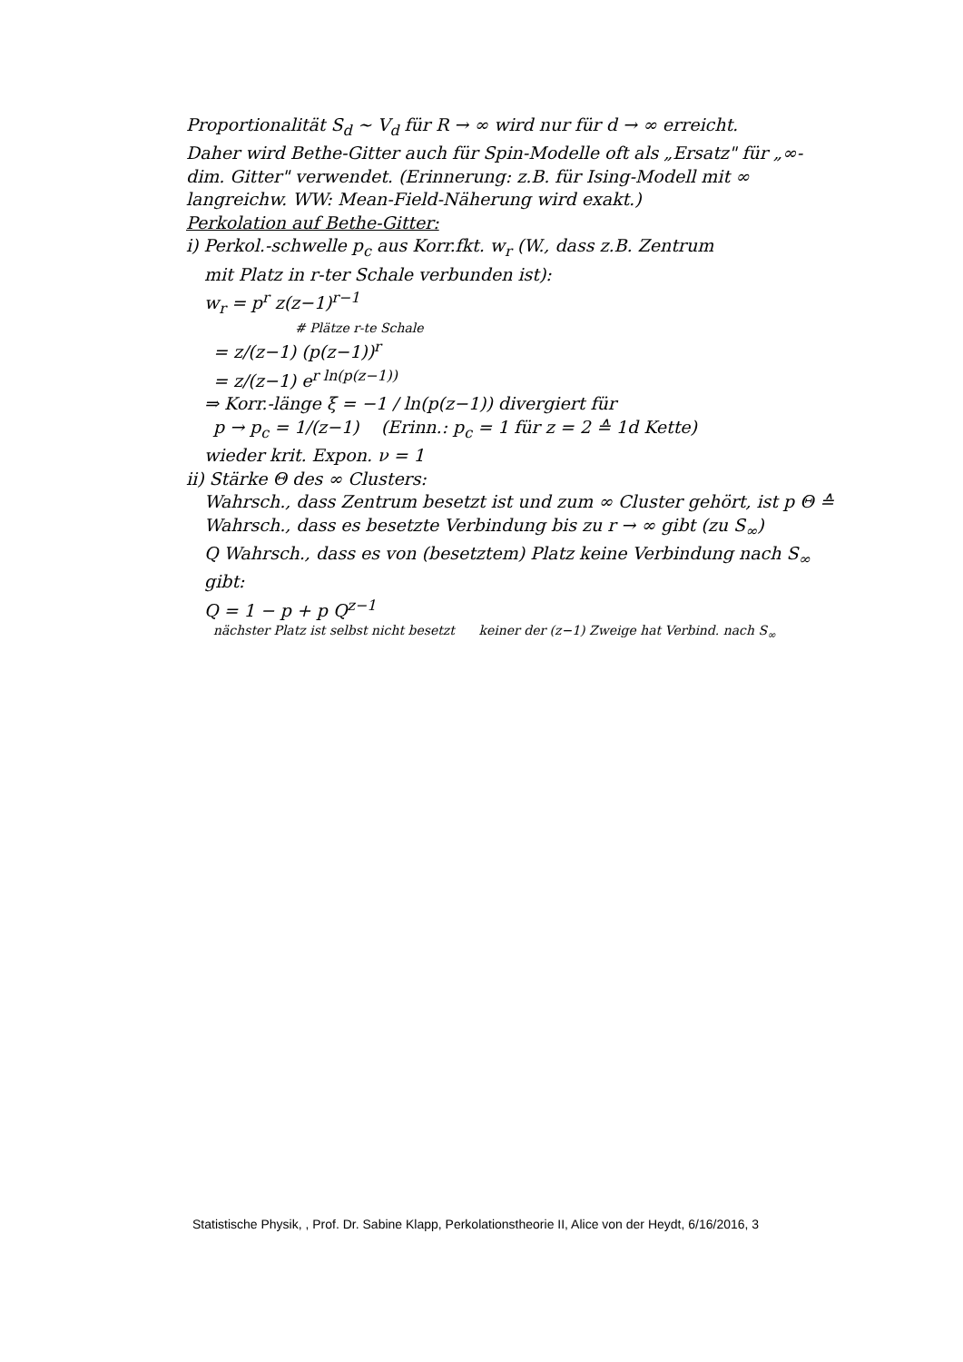Proportionalität S<sub>d</sub> ~ V<sub>d</sub> für R → ∞ wird nur für d → ∞ erreicht.
Daher wird Bethe-Gitter auch für Spin-Modelle oft als „Ersatz" für „∞-dim. Gitter" verwendet. (Erinnerung: z.B. für Ising-Modell mit ∞ langreichw. WW: Mean-Field-Näherung wird exakt.)
Perkolation auf Bethe-Gitter:
i) Perkol.-schwelle p<sub>c</sub> aus Korr.fkt. w<sub>r</sub> (W., dass z.B. Zentrum
mit Platz in r-ter Schale verbunden ist):
w<sub>r</sub> = p<sup>r</sup> z(z−1)<sup>r−1</sup>
# Plätze r-te Schale
= z/(z−1) (p(z−1))<sup>r</sup>
= z/(z−1) e<sup>r ln(p(z−1))</sup>
⇒ Korr.-länge ξ = −1 / ln(p(z−1)) divergiert für
p → p<sub>c</sub> = 1/(z−1) (Erinn.: p<sub>c</sub> = 1 für z = 2 ≙ 1d Kette)
wieder krit. Expon. ν = 1
ii) Stärke Θ des ∞ Clusters:
Wahrsch., dass Zentrum besetzt ist und zum ∞ Cluster gehört, ist p Θ ≙ Wahrsch., dass es besetzte Verbindung bis zu r → ∞ gibt (zu S<sub>∞</sub>)
Q Wahrsch., dass es von (besetztem) Platz keine Verbindung nach S<sub>∞</sub> gibt:
Q = 1 − p + p Q<sup>z−1</sup>
nächster Platz ist selbst nicht besetzt keiner der (z−1) Zweige hat Verbind. nach S<sub>∞</sub>
Statistische Physik, , Prof. Dr. Sabine Klapp, Perkolationstheorie II, Alice von der Heydt, 6/16/2016, 3